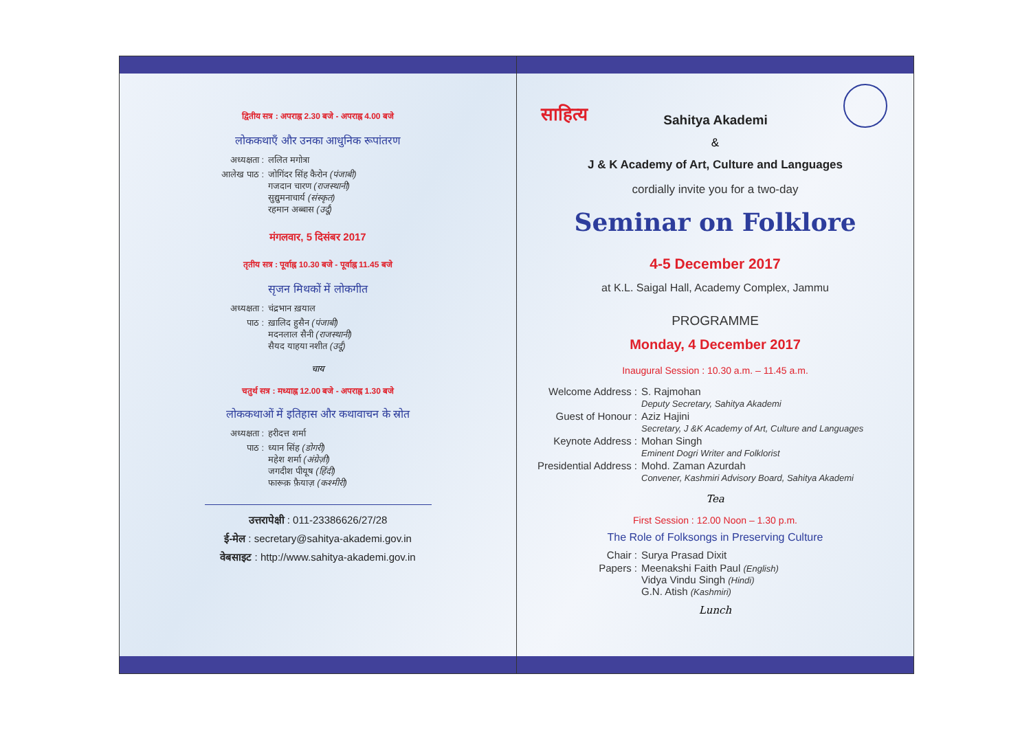द्वितीय सत्र : अपराह्न 2.30 बजे - अपराह्न 4.00 बजे
लोककथाएँ और उनका आधुनिक रूपांतरण
अध्यक्षता : ललित मगोत्रा
आलेख पाठ : जोगिंदर सिंह कैरोन (पंजाबी)
गजदान चारण (राजस्थानी)
सुद्युमनाचार्य (संस्कृत)
रहमान अब्बास (उर्दू)
मंगलवार, 5 दिसंबर 2017
तृतीय सत्र : पूर्वाह्न 10.30 बजे - पूर्वाह्न 11.45 बजे
सृजन मिथकों में लोकगीत
अध्यक्षता : चंद्रभान ख़याल
पाठ : ख़ालिद हुसैन (पंजाबी)
मदनलाल सैनी (राजस्थानी)
सैयद याहया नशीत (उर्दू)
चाय
चतुर्थ सत्र : मध्याह्न 12.00 बजे - अपराह्न 1.30 बजे
लोककथाओं में इतिहास और कथावाचन के स्रोत
अध्यक्षता : हरीदत्त शर्मा
पाठ : ध्यान सिंह (डोगरी)
महेश शर्मा (अंग्रेज़ी)
जगदीश पीयूष (हिंदी)
फारूक़ फ़ैयाज़ (कश्मीरी)
उत्तरापेक्षी : 011-23386626/27/28
ई-मेल : secretary@sahitya-akademi.gov.in
वेबसाइट : http://www.sahitya-akademi.gov.in
साहित्य
Sahitya Akademi
&
J & K Academy of Art, Culture and Languages
cordially invite you for a two-day
Seminar on Folklore
4-5 December 2017
at K.L. Saigal Hall, Academy Complex, Jammu
PROGRAMME
Monday, 4 December 2017
Inaugural Session : 10.30 a.m. – 11.45 a.m.
Welcome Address : S. Rajmohan
Deputy Secretary, Sahitya Akademi
Guest of Honour : Aziz Hajini
Secretary, J &K Academy of Art, Culture and Languages
Keynote Address : Mohan Singh
Eminent Dogri Writer and Folklorist
Presidential Address : Mohd. Zaman Azurdah
Convener, Kashmiri Advisory Board, Sahitya Akademi
Tea
First Session : 12.00 Noon – 1.30 p.m.
The Role of Folksongs in Preserving Culture
Chair : Surya Prasad Dixit
Papers : Meenakshi Faith Paul (English)
Vidya Vindu Singh (Hindi)
G.N. Atish (Kashmiri)
Lunch